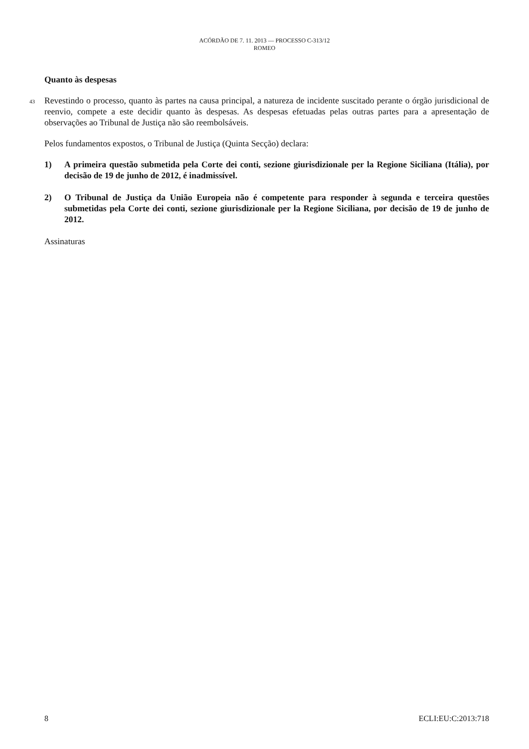ACÓRDÃO DE 7. 11. 2013 — PROCESSO C-313/12
ROMEO
Quanto às despesas
43 Revestindo o processo, quanto às partes na causa principal, a natureza de incidente suscitado perante o órgão jurisdicional de reenvio, compete a este decidir quanto às despesas. As despesas efetuadas pelas outras partes para a apresentação de observações ao Tribunal de Justiça não são reembolsáveis.
Pelos fundamentos expostos, o Tribunal de Justiça (Quinta Secção) declara:
1) A primeira questão submetida pela Corte dei conti, sezione giurisdizionale per la Regione Siciliana (Itália), por decisão de 19 de junho de 2012, é inadmissível.
2) O Tribunal de Justiça da União Europeia não é competente para responder à segunda e terceira questões submetidas pela Corte dei conti, sezione giurisdizionale per la Regione Siciliana, por decisão de 19 de junho de 2012.
Assinaturas
8 ECLI:EU:C:2013:718